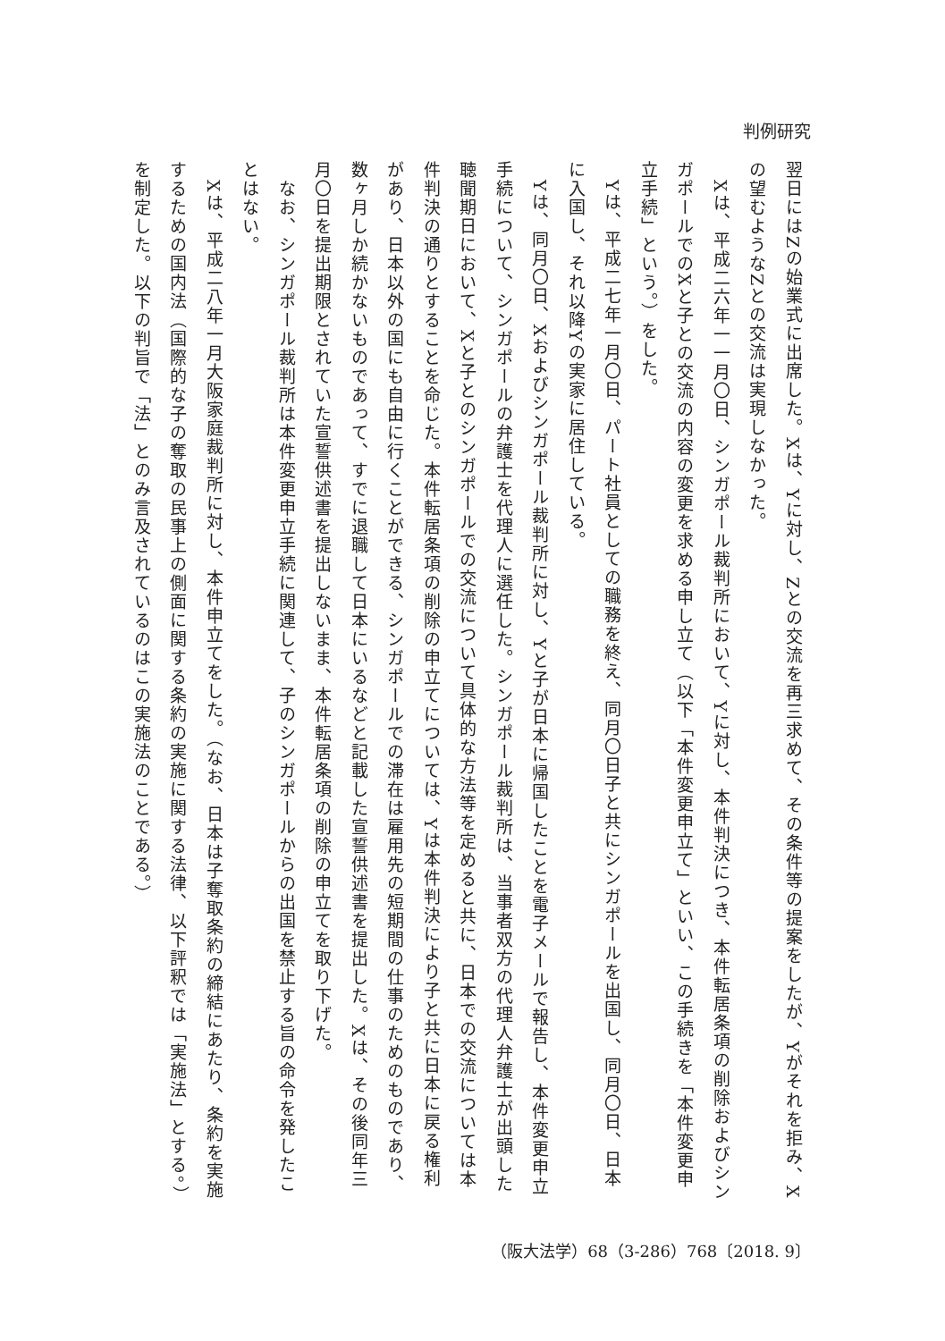判例研究
翌日にはZの始業式に出席した。Xは、Yに対し、Zとの交流を再三求めて、その条件等の提案をしたが、Yがそれを拒み、Xの望むようなZとの交流は実現しなかった。
　Xは、平成二六年一一月〇日、シンガポール裁判所において、Yに対し、本件判決につき、本件転居条項の削除およびシンガポールでのXと子との交流の内容の変更を求める申し立て（以下「本件変更申立て」といい、この手続きを「本件変更申立手続」という。）をした。
　Yは、平成二七年一月〇日、パート社員としての職務を終え、同月〇日子と共にシンガポールを出国し、同月〇日、日本に入国し、それ以降Yの実家に居住している。
　Yは、同月〇日、Xおよびシンガポール裁判所に対し、Yと子が日本に帰国したことを電子メールで報告し、本件変更申立手続について、シンガポールの弁護士を代理人に選任した。シンガポール裁判所は、当事者双方の代理人弁護士が出頭した聴聞期日において、Xと子とのシンガポールでの交流について具体的な方法等を定めると共に、日本での交流については本件判決の通りとすることを命じた。本件転居条項の削除の申立てについては、Yは本件判決により子と共に日本に戻る権利があり、日本以外の国にも自由に行くことができる、シンガポールでの滞在は雇用先の短期間の仕事のためのものであり、数ヶ月しか続かないものであって、すでに退職して日本にいるなどと記載した宣誓供述書を提出した。Xは、その後同年三月〇日を提出期限とされていた宣誓供述書を提出しないまま、本件転居条項の削除の申立てを取り下げた。
　なお、シンガポール裁判所は本件変更申立手続に関連して、子のシンガポールからの出国を禁止する旨の命令を発したことはない。
　Xは、平成二八年一月大阪家庭裁判所に対し、本件申立てをした。（なお、日本は子奪取条約の締結にあたり、条約を実施するための国内法（国際的な子の奪取の民事上の側面に関する条約の実施に関する法律、以下評釈では「実施法」とする。）を制定した。以下の判旨で「法」とのみ言及されているのはこの実施法のことである。）
（阪大法学）68（3-286）768〔2018. 9〕